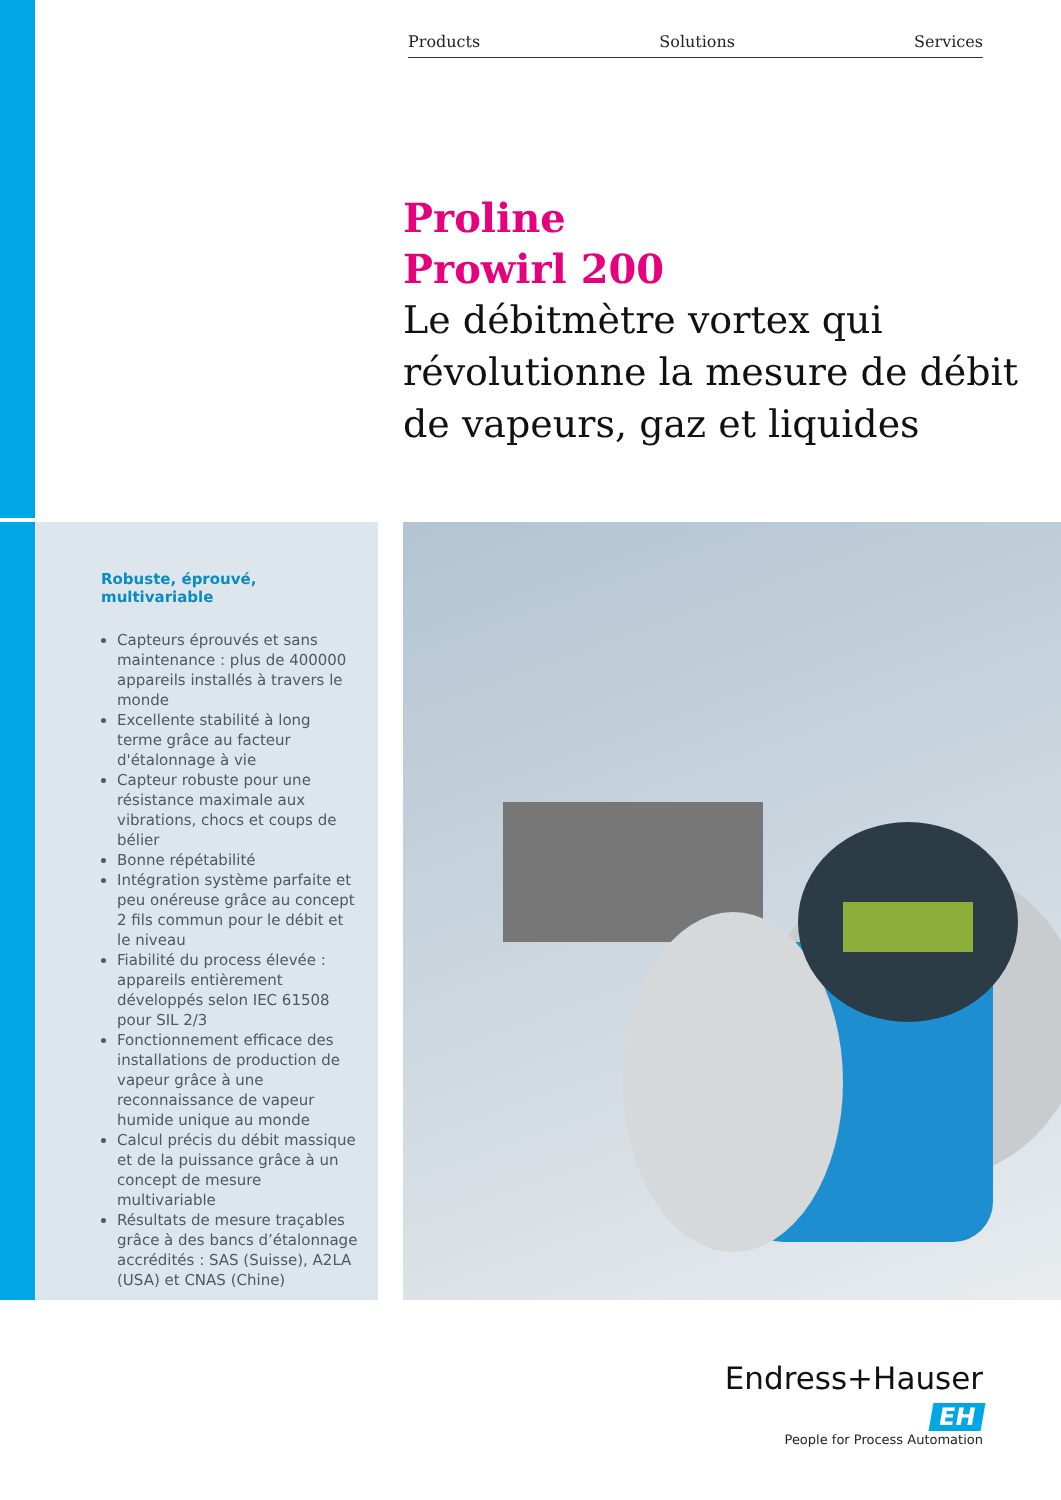Products Solutions Services
Proline
Prowirl 200
Le débitmètre vortex qui révolutionne la mesure de débit de vapeurs, gaz et liquides
Robuste, éprouvé, multivariable
Capteurs éprouvés et sans maintenance : plus de 400000 appareils installés à travers le monde
Excellente stabilité à long terme grâce au facteur d'étalonnage à vie
Capteur robuste pour une résistance maximale aux vibrations, chocs et coups de bélier
Bonne répétabilité
Intégration système parfaite et peu onéreuse grâce au concept 2 fils commun pour le débit et le niveau
Fiabilité du process élevée : appareils entièrement développés selon IEC 61508 pour SIL 2/3
Fonctionnement efficace des installations de production de vapeur grâce à une reconnaissance de vapeur humide unique au monde
Calcul précis du débit massique et de la puissance grâce à un concept de mesure multivariable
Résultats de mesure traçables grâce à des bancs d’étalonnage accrédités : SAS (Suisse), A2LA (USA) et CNAS (Chine)
Endress+Hauser EH
People for Process Automation